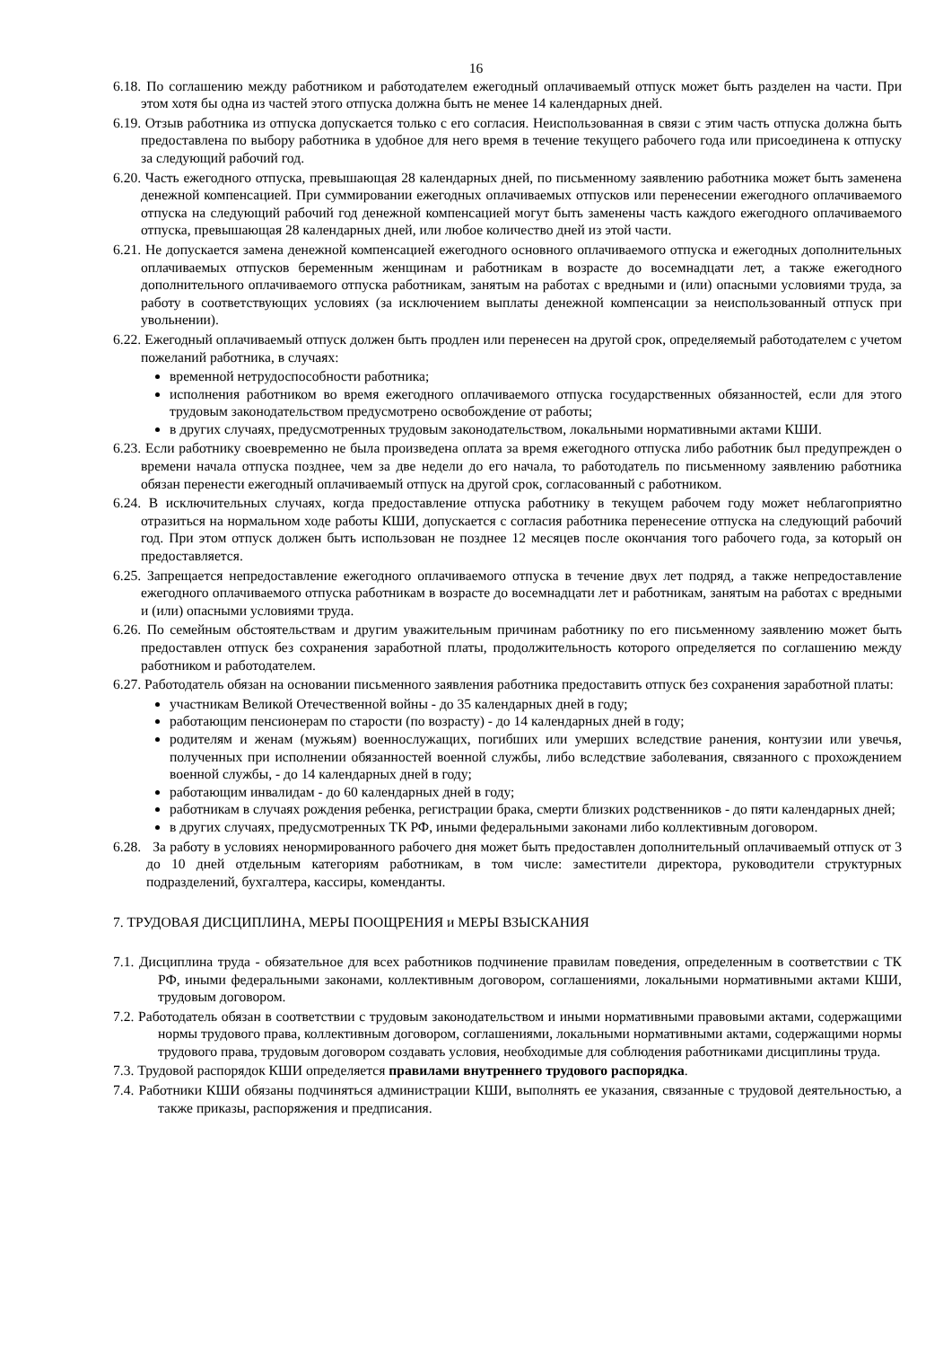16
6.18. По соглашению между работником и работодателем ежегодный оплачиваемый отпуск может быть разделен на части. При этом хотя бы одна из частей этого отпуска должна быть не менее 14 календарных дней.
6.19. Отзыв работника из отпуска допускается только с его согласия. Неиспользованная в связи с этим часть отпуска должна быть предоставлена по выбору работника в удобное для него время в течение текущего рабочего года или присоединена к отпуску за следующий рабочий год.
6.20. Часть ежегодного отпуска, превышающая 28 календарных дней, по письменному заявлению работника может быть заменена денежной компенсацией. При суммировании ежегодных оплачиваемых отпусков или перенесении ежегодного оплачиваемого отпуска на следующий рабочий год денежной компенсацией могут быть заменены часть каждого ежегодного оплачиваемого отпуска, превышающая 28 календарных дней, или любое количество дней из этой части.
6.21. Не допускается замена денежной компенсацией ежегодного основного оплачиваемого отпуска и ежегодных дополнительных оплачиваемых отпусков беременным женщинам и работникам в возрасте до восемнадцати лет, а также ежегодного дополнительного оплачиваемого отпуска работникам, занятым на работах с вредными и (или) опасными условиями труда, за работу в соответствующих условиях (за исключением выплаты денежной компенсации за неиспользованный отпуск при увольнении).
6.22. Ежегодный оплачиваемый отпуск должен быть продлен или перенесен на другой срок, определяемый работодателем с учетом пожеланий работника, в случаях:
временной нетрудоспособности работника;
исполнения работником во время ежегодного оплачиваемого отпуска государственных обязанностей, если для этого трудовым законодательством предусмотрено освобождение от работы;
в других случаях, предусмотренных трудовым законодательством, локальными нормативными актами КШИ.
6.23. Если работнику своевременно не была произведена оплата за время ежегодного отпуска либо работник был предупрежден о времени начала отпуска позднее, чем за две недели до его начала, то работодатель по письменному заявлению работника обязан перенести ежегодный оплачиваемый отпуск на другой срок, согласованный с работником.
6.24. В исключительных случаях, когда предоставление отпуска работнику в текущем рабочем году может неблагоприятно отразиться на нормальном ходе работы КШИ, допускается с согласия работника перенесение отпуска на следующий рабочий год. При этом отпуск должен быть использован не позднее 12 месяцев после окончания того рабочего года, за который он предоставляется.
6.25. Запрещается непредоставление ежегодного оплачиваемого отпуска в течение двух лет подряд, а также непредоставление ежегодного оплачиваемого отпуска работникам в возрасте до восемнадцати лет и работникам, занятым на работах с вредными и (или) опасными условиями труда.
6.26. По семейным обстоятельствам и другим уважительным причинам работнику по его письменному заявлению может быть предоставлен отпуск без сохранения заработной платы, продолжительность которого определяется по соглашению между работником и работодателем.
6.27. Работодатель обязан на основании письменного заявления работника предоставить отпуск без сохранения заработной платы:
участникам Великой Отечественной войны - до 35 календарных дней в году;
работающим пенсионерам по старости (по возрасту) - до 14 календарных дней в году;
родителям и женам (мужьям) военнослужащих, погибших или умерших вследствие ранения, контузии или увечья, полученных при исполнении обязанностей военной службы, либо вследствие заболевания, связанного с прохождением военной службы, - до 14 календарных дней в году;
работающим инвалидам - до 60 календарных дней в году;
работникам в случаях рождения ребенка, регистрации брака, смерти близких родственников - до пяти календарных дней;
в других случаях, предусмотренных ТК РФ, иными федеральными законами либо коллективным договором.
6.28. За работу в условиях ненормированного рабочего дня может быть предоставлен дополнительный оплачиваемый отпуск от 3 до 10 дней отдельным категориям работникам, в том числе: заместители директора, руководители структурных подразделений, бухгалтера, кассиры, коменданты.
7. ТРУДОВАЯ ДИСЦИПЛИНА, МЕРЫ ПООЩРЕНИЯ и МЕРЫ ВЗЫСКАНИЯ
7.1. Дисциплина труда - обязательное для всех работников подчинение правилам поведения, определенным в соответствии с ТК РФ, иными федеральными законами, коллективным договором, соглашениями, локальными нормативными актами КШИ, трудовым договором.
7.2. Работодатель обязан в соответствии с трудовым законодательством и иными нормативными правовыми актами, содержащими нормы трудового права, коллективным договором, соглашениями, локальными нормативными актами, содержащими нормы трудового права, трудовым договором создавать условия, необходимые для соблюдения работниками дисциплины труда.
7.3. Трудовой распорядок КШИ определяется правилами внутреннего трудового распорядка.
7.4. Работники КШИ обязаны подчиняться администрации КШИ, выполнять ее указания, связанные с трудовой деятельностью, а также приказы, распоряжения и предписания.